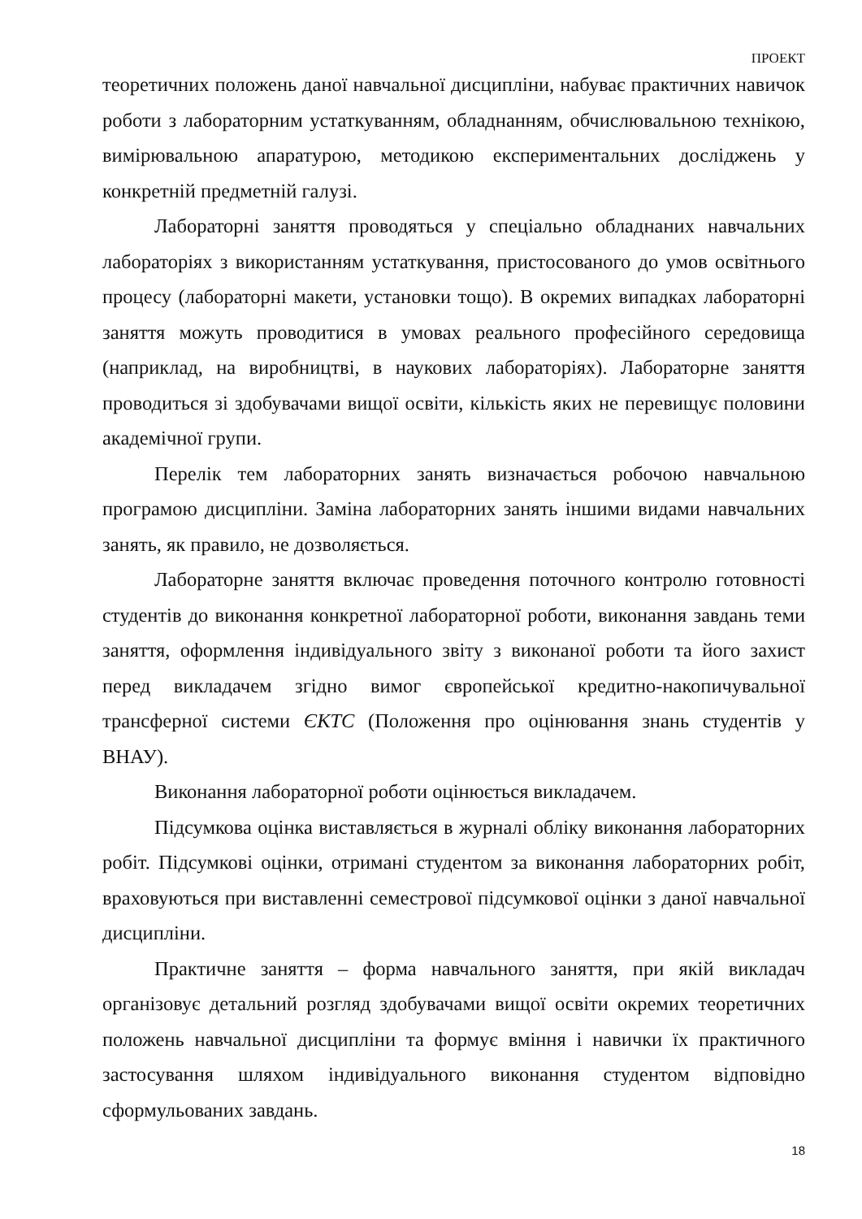ПРОЕКТ
теоретичних положень даної навчальної дисципліни, набуває практичних навичок роботи з лабораторним устаткуванням, обладнанням, обчислювальною технікою, вимірювальною апаратурою, методикою експериментальних досліджень у конкретній предметній галузі.
Лабораторні заняття проводяться у спеціально обладнаних навчальних лабораторіях з використанням устаткування, пристосованого до умов освітнього процесу (лабораторні макети, установки тощо). В окремих випадках лабораторні заняття можуть проводитися в умовах реального професійного середовища (наприклад, на виробництві, в наукових лабораторіях). Лабораторне заняття проводиться зі здобувачами вищої освіти, кількість яких не перевищує половини академічної групи.
Перелік тем лабораторних занять визначається робочою навчальною програмою дисципліни. Заміна лабораторних занять іншими видами навчальних занять, як правило, не дозволяється.
Лабораторне заняття включає проведення поточного контролю готовності студентів до виконання конкретної лабораторної роботи, виконання завдань теми заняття, оформлення індивідуального звіту з виконаної роботи та його захист перед викладачем згідно вимог європейської кредитно-накопичувальної трансферної системи ЄКТС (Положення про оцінювання знань студентів у ВНАУ).
Виконання лабораторної роботи оцінюється викладачем.
Підсумкова оцінка виставляється в журналі обліку виконання лабораторних робіт. Підсумкові оцінки, отримані студентом за виконання лабораторних робіт, враховуються при виставленні семестрової підсумкової оцінки з даної навчальної дисципліни.
Практичне заняття – форма навчального заняття, при якій викладач організовує детальний розгляд здобувачами вищої освіти окремих теоретичних положень навчальної дисципліни та формує вміння і навички їх практичного застосування шляхом індивідуального виконання студентом відповідно сформульованих завдань.
18